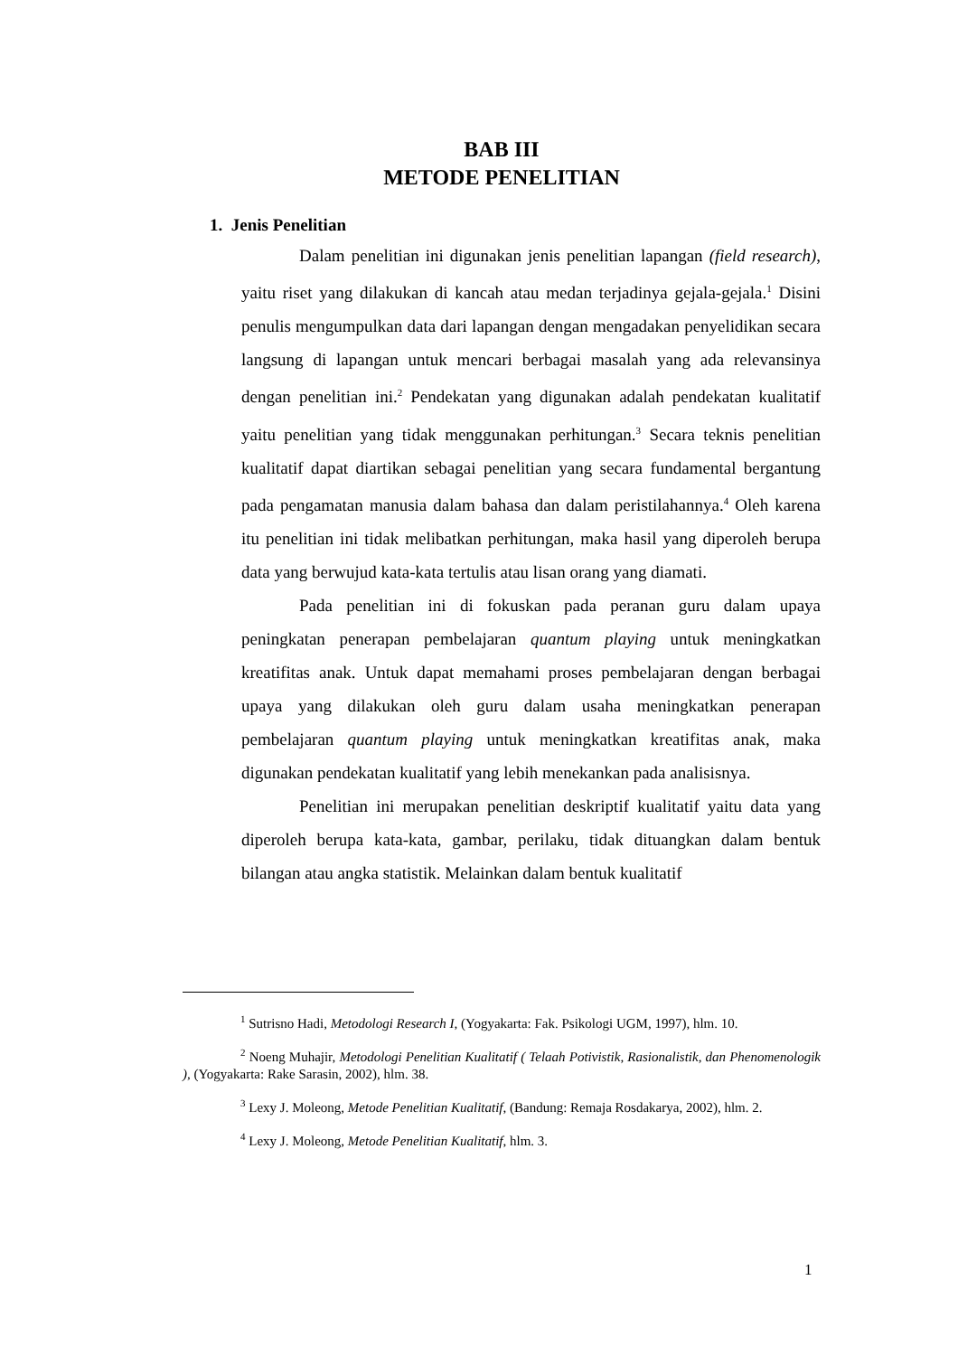BAB III
METODE PENELITIAN
1. Jenis Penelitian
Dalam penelitian ini digunakan jenis penelitian lapangan (field research), yaitu riset yang dilakukan di kancah atau medan terjadinya gejala-gejala.<sup>1</sup> Disini penulis mengumpulkan data dari lapangan dengan mengadakan penyelidikan secara langsung di lapangan untuk mencari berbagai masalah yang ada relevansinya dengan penelitian ini.<sup>2</sup> Pendekatan yang digunakan adalah pendekatan kualitatif yaitu penelitian yang tidak menggunakan perhitungan.<sup>3</sup> Secara teknis penelitian kualitatif dapat diartikan sebagai penelitian yang secara fundamental bergantung pada pengamatan manusia dalam bahasa dan dalam peristilahannya.<sup>4</sup> Oleh karena itu penelitian ini tidak melibatkan perhitungan, maka hasil yang diperoleh berupa data yang berwujud kata-kata tertulis atau lisan orang yang diamati.
Pada penelitian ini di fokuskan pada peranan guru dalam upaya peningkatan penerapan pembelajaran quantum playing untuk meningkatkan kreatifitas anak. Untuk dapat memahami proses pembelajaran dengan berbagai upaya yang dilakukan oleh guru dalam usaha meningkatkan penerapan pembelajaran quantum playing untuk meningkatkan kreatifitas anak, maka digunakan pendekatan kualitatif yang lebih menekankan pada analisisnya.
Penelitian ini merupakan penelitian deskriptif kualitatif yaitu data yang diperoleh berupa kata-kata, gambar, perilaku, tidak dituangkan dalam bentuk bilangan atau angka statistik. Melainkan dalam bentuk kualitatif
<sup>1</sup> Sutrisno Hadi, Metodologi Research I, (Yogyakarta: Fak. Psikologi UGM, 1997), hlm. 10.
<sup>2</sup> Noeng Muhajir, Metodologi Penelitian Kualitatif ( Telaah Potivistik, Rasionalistik, dan Phenomenologik ), (Yogyakarta: Rake Sarasin, 2002), hlm. 38.
<sup>3</sup> Lexy J. Moleong, Metode Penelitian Kualitatif, (Bandung: Remaja Rosdakarya, 2002), hlm. 2.
<sup>4</sup> Lexy J. Moleong, Metode Penelitian Kualitatif, hlm. 3.
1